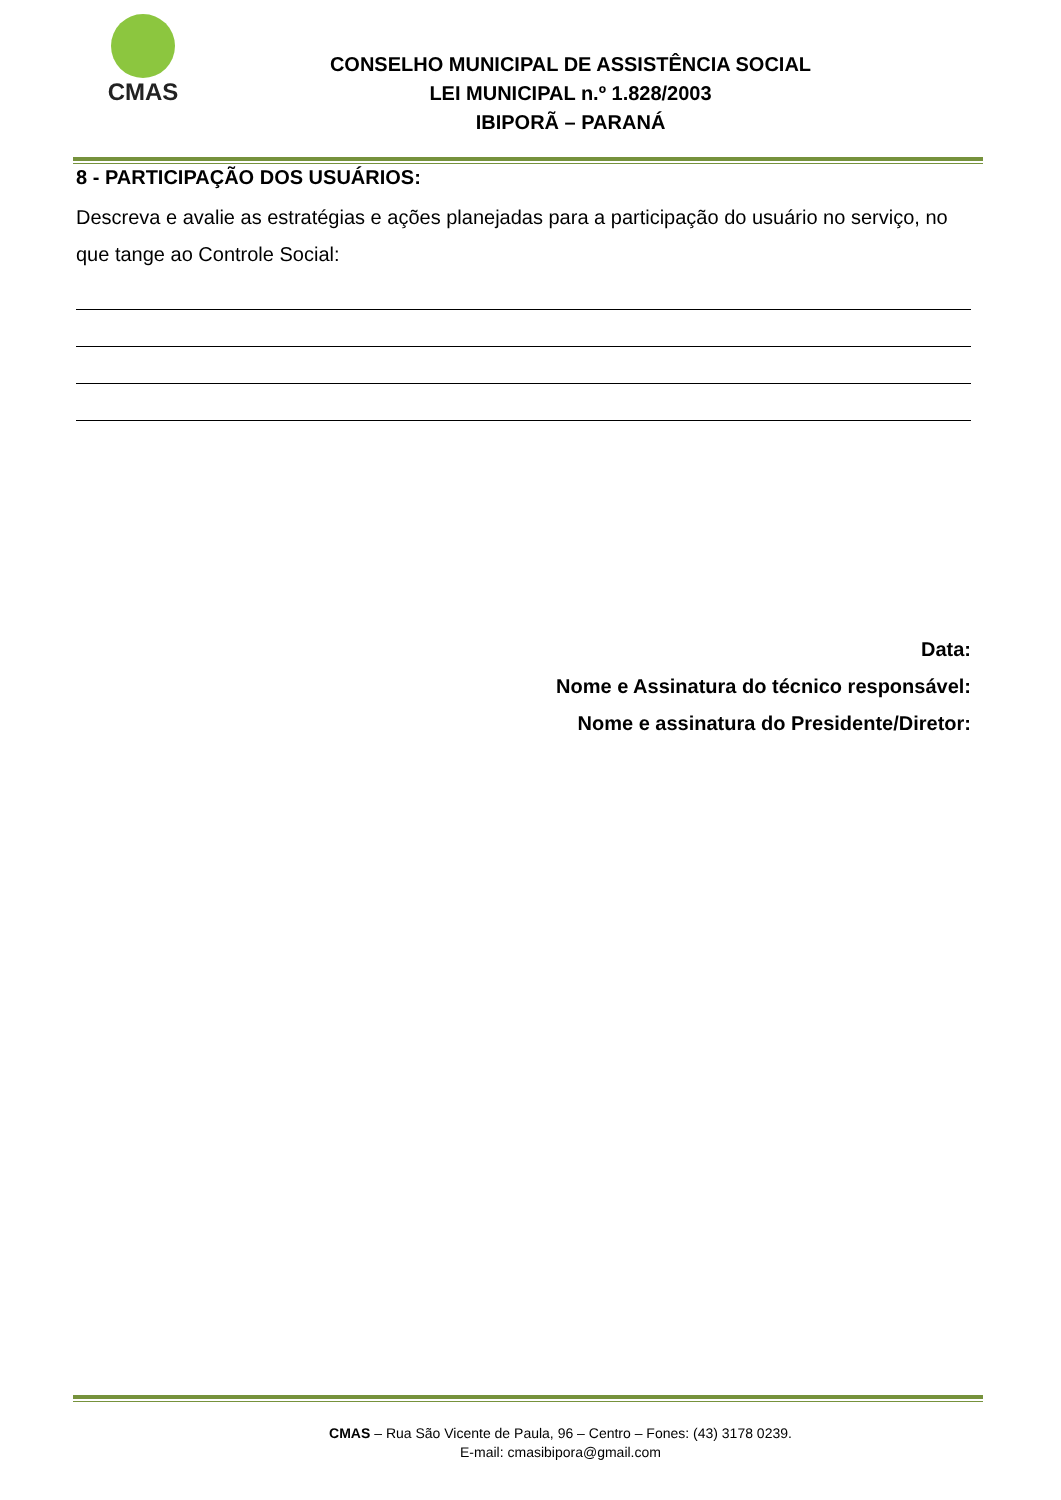CMAS
CONSELHO MUNICIPAL DE ASSISTÊNCIA SOCIAL
LEI MUNICIPAL n.º 1.828/2003
IBIPORÃ – PARANÁ
8 - PARTICIPAÇÃO DOS USUÁRIOS:
Descreva e avalie as estratégias e ações planejadas para a participação do usuário no serviço, no que tange ao Controle Social:
Data:
Nome e Assinatura do técnico responsável:
Nome e assinatura do Presidente/Diretor:
CMAS – Rua São Vicente de Paula, 96 – Centro – Fones: (43) 3178 0239.
E-mail: cmasibipora@gmail.com